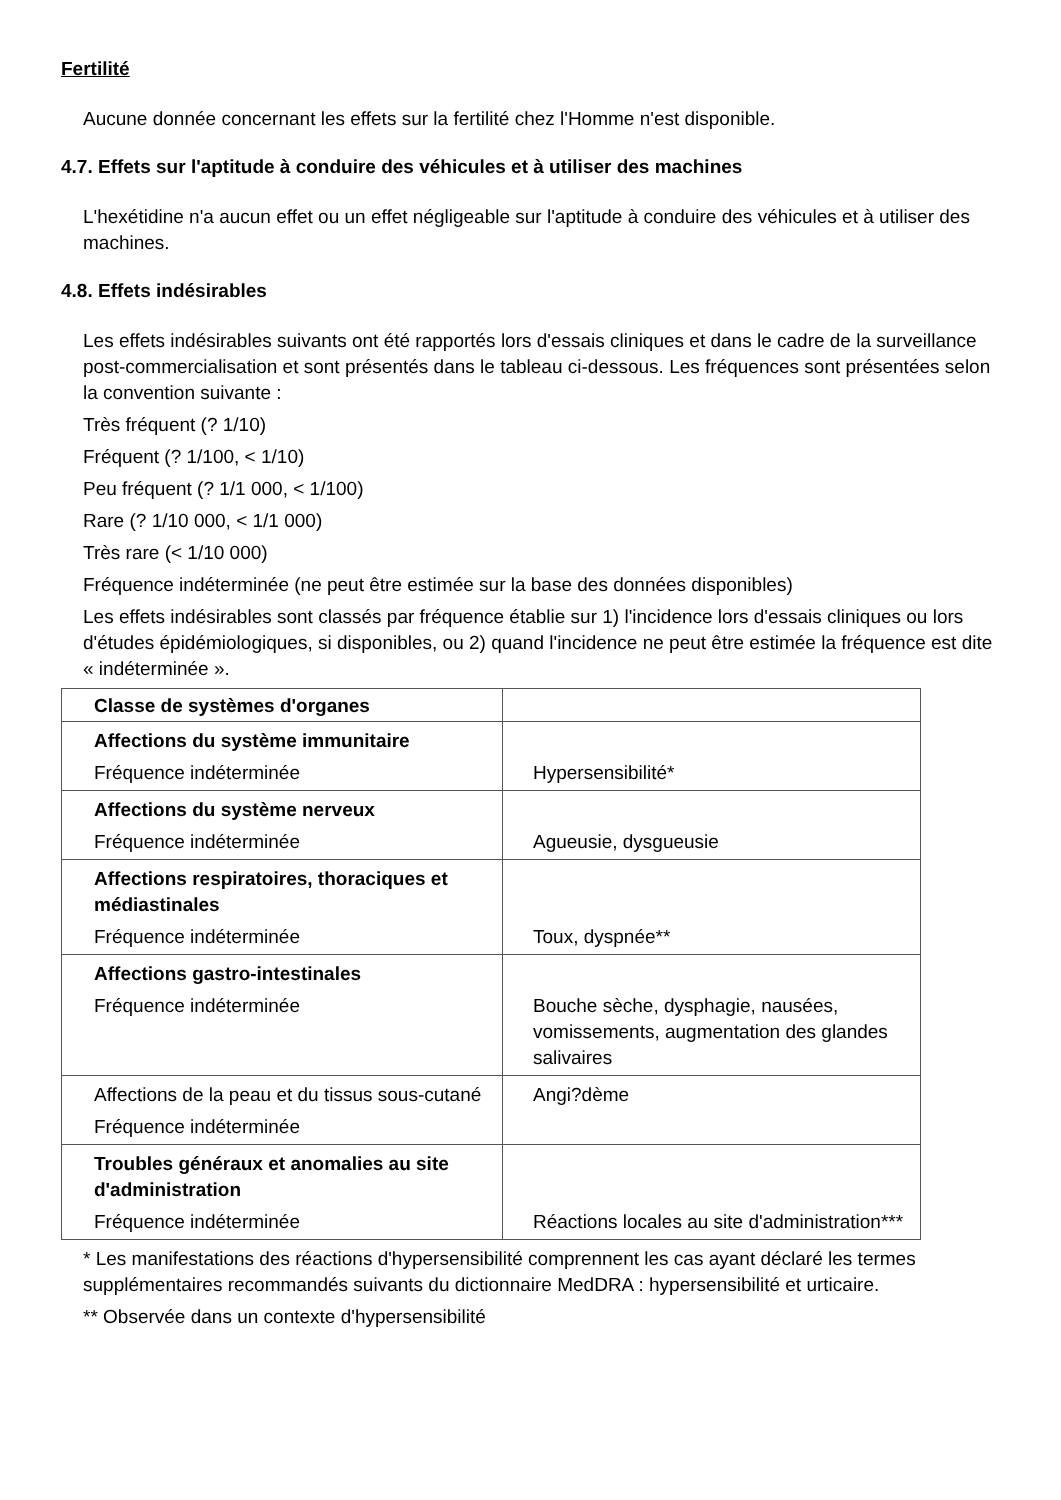Fertilité
Aucune donnée concernant les effets sur la fertilité chez l'Homme n'est disponible.
4.7. Effets sur l'aptitude à conduire des véhicules et à utiliser des machines
L'hexétidine n'a aucun effet ou un effet négligeable sur l'aptitude à conduire des véhicules et à utiliser des machines.
4.8. Effets indésirables
Les effets indésirables suivants ont été rapportés lors d'essais cliniques et dans le cadre de la surveillance post-commercialisation et sont présentés dans le tableau ci-dessous. Les fréquences sont présentées selon la convention suivante :
Très fréquent (? 1/10)
Fréquent (? 1/100, < 1/10)
Peu fréquent (? 1/1 000, < 1/100)
Rare (? 1/10 000, < 1/1 000)
Très rare (< 1/10 000)
Fréquence indéterminée (ne peut être estimée sur la base des données disponibles)
Les effets indésirables sont classés par fréquence établie sur 1) l'incidence lors d'essais cliniques ou lors d'études épidémiologiques, si disponibles, ou 2) quand l'incidence ne peut être estimée la fréquence est dite « indéterminée ».
| Classe de systèmes d'organes | |
| Affections du système immunitaire Fréquence indéterminée | Hypersensibilité* |
| Affections du système nerveux Fréquence indéterminée | Agueusie, dysgueusie |
| Affections respiratoires, thoraciques et médiastinales Fréquence indéterminée | Toux, dyspnée** |
| Affections gastro-intestinales Fréquence indéterminée | Bouche sèche, dysphagie, nausées, vomissements, augmentation des glandes salivaires |
| Affections de la peau et du tissus sous-cutané Fréquence indéterminée | Angi?dème |
| Troubles généraux et anomalies au site d'administration Fréquence indéterminée | Réactions locales au site d'administration*** |
* Les manifestations des réactions d'hypersensibilité comprennent les cas ayant déclaré les termes supplémentaires recommandés suivants du dictionnaire MedDRA : hypersensibilité et urticaire.
** Observée dans un contexte d'hypersensibilité